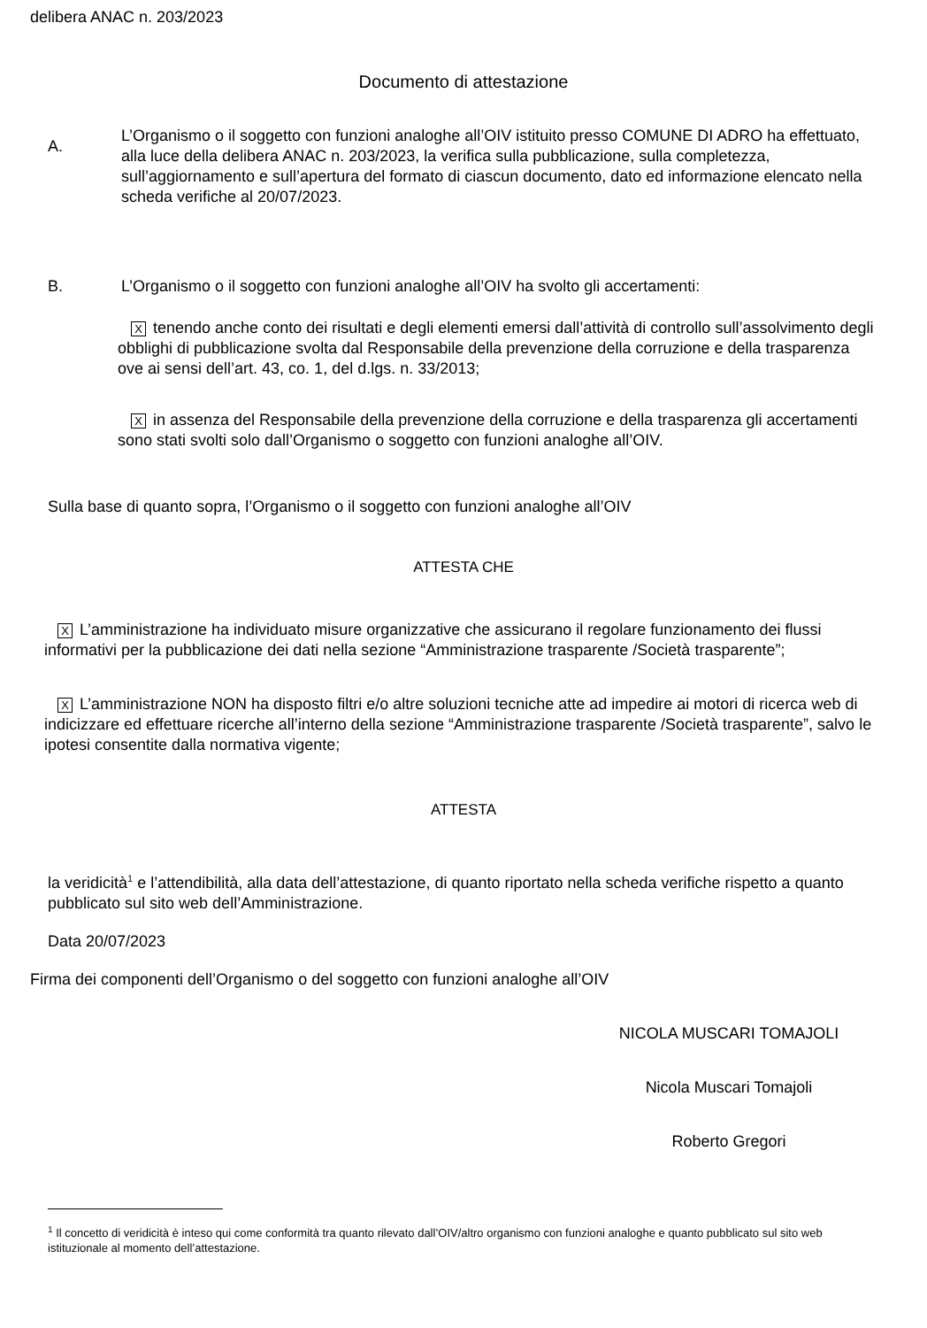delibera ANAC n. 203/2023
Documento di attestazione
A.
L’Organismo o il soggetto con funzioni analoghe all’OIV istituito presso COMUNE DI ADRO ha effettuato, alla luce della delibera ANAC n. 203/2023, la verifica sulla pubblicazione, sulla completezza, sull’aggiornamento e sull’apertura del formato di ciascun documento, dato ed informazione elencato nella scheda verifiche al 20/07/2023.
B. L’Organismo o il soggetto con funzioni analoghe all’OIV ha svolto gli accertamenti:
Xtenendo anche conto dei risultati e degli elementi emersi dall’attività di controllo sull’assolvimento degli obblighi di pubblicazione svolta dal Responsabile della prevenzione della corruzione e della trasparenza ove ai sensi dell’art. 43, co. 1, del d.lgs. n. 33/2013;
Xin assenza del Responsabile della prevenzione della corruzione e della trasparenza gli accertamenti sono stati svolti solo dall’Organismo o soggetto con funzioni analoghe all’OIV.
Sulla base di quanto sopra, l’Organismo o il soggetto con funzioni analoghe all’OIV
ATTESTA CHE
X L’amministrazione ha individuato misure organizzative che assicurano il regolare funzionamento dei flussi informativi per la pubblicazione dei dati nella sezione “Amministrazione trasparente /Società trasparente”;
X L’amministrazione NON ha disposto filtri e/o altre soluzioni tecniche atte ad impedire ai motori di ricerca web di indicizzare ed effettuare ricerche all’interno della sezione “Amministrazione trasparente /Società trasparente”, salvo le ipotesi consentite dalla normativa vigente;
ATTESTA
la veridicità<sup>1</sup> e l’attendibilità, alla data dell’attestazione, di quanto riportato nella scheda verifiche rispetto a quanto pubblicato sul sito web dell’Amministrazione.
Data 20/07/2023
Firma dei componenti dell’Organismo o del soggetto con funzioni analoghe all’OIV
NICOLA MUSCARI TOMAJOLI
Nicola Muscari Tomajoli
Roberto Gregori
<sup>1</sup> Il concetto di veridicità è inteso qui come conformità tra quanto rilevato dall’OIV/altro organismo con funzioni analoghe e quanto pubblicato sul sito web istituzionale al momento dell’attestazione.